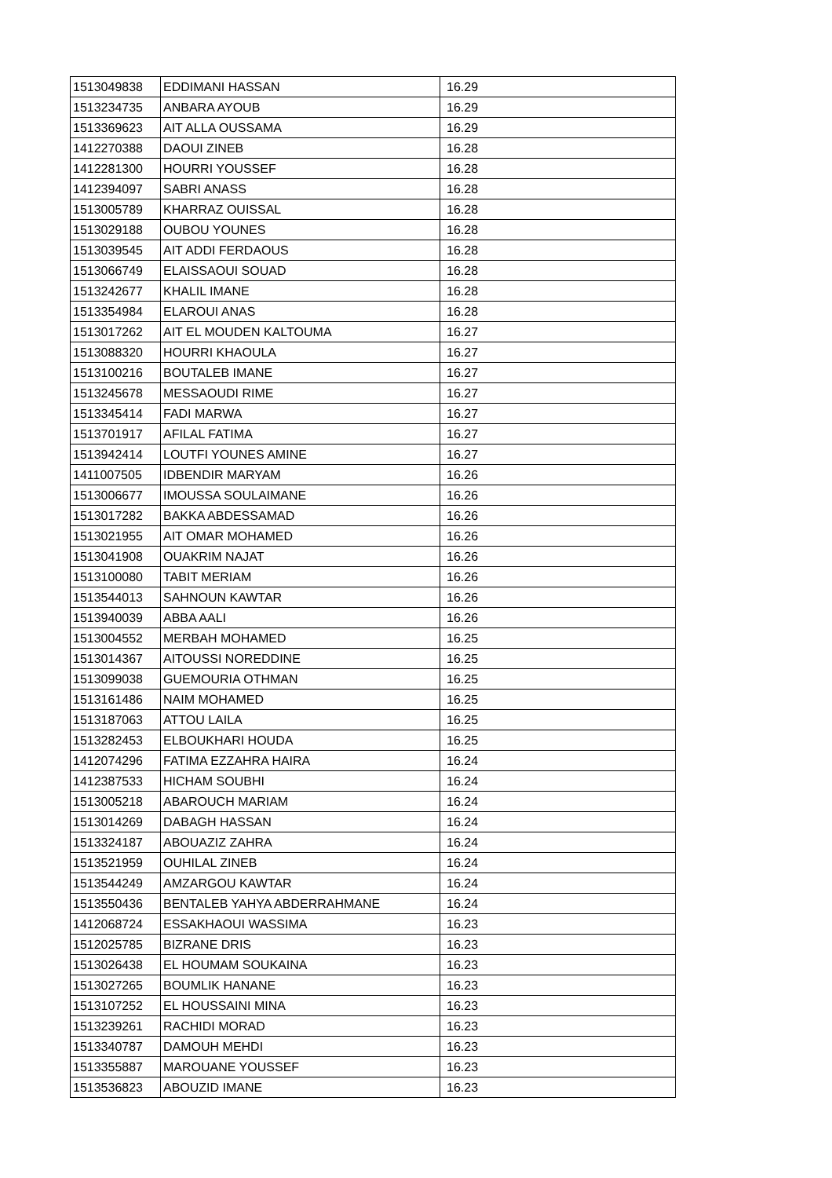| 1513049838 | EDDIMANI HASSAN | 16.29 |
| 1513234735 | ANBARA AYOUB | 16.29 |
| 1513369623 | AIT ALLA OUSSAMA | 16.29 |
| 1412270388 | DAOUI ZINEB | 16.28 |
| 1412281300 | HOURRI YOUSSEF | 16.28 |
| 1412394097 | SABRI ANASS | 16.28 |
| 1513005789 | KHARRAZ OUISSAL | 16.28 |
| 1513029188 | OUBOU YOUNES | 16.28 |
| 1513039545 | AIT ADDI FERDAOUS | 16.28 |
| 1513066749 | ELAISSAOUI SOUAD | 16.28 |
| 1513242677 | KHALIL IMANE | 16.28 |
| 1513354984 | ELAROUI ANAS | 16.28 |
| 1513017262 | AIT EL MOUDEN KALTOUMA | 16.27 |
| 1513088320 | HOURRI KHAOULA | 16.27 |
| 1513100216 | BOUTALEB IMANE | 16.27 |
| 1513245678 | MESSAOUDI RIME | 16.27 |
| 1513345414 | FADI MARWA | 16.27 |
| 1513701917 | AFILAL FATIMA | 16.27 |
| 1513942414 | LOUTFI YOUNES AMINE | 16.27 |
| 1411007505 | IDBENDIR MARYAM | 16.26 |
| 1513006677 | IMOUSSA SOULAIMANE | 16.26 |
| 1513017282 | BAKKA ABDESSAMAD | 16.26 |
| 1513021955 | AIT OMAR MOHAMED | 16.26 |
| 1513041908 | OUAKRIM NAJAT | 16.26 |
| 1513100080 | TABIT MERIAM | 16.26 |
| 1513544013 | SAHNOUN KAWTAR | 16.26 |
| 1513940039 | ABBA AALI | 16.26 |
| 1513004552 | MERBAH MOHAMED | 16.25 |
| 1513014367 | AITOUSSI NOREDDINE | 16.25 |
| 1513099038 | GUEMOURIA OTHMAN | 16.25 |
| 1513161486 | NAIM MOHAMED | 16.25 |
| 1513187063 | ATTOU LAILA | 16.25 |
| 1513282453 | ELBOUKHARI HOUDA | 16.25 |
| 1412074296 | FATIMA EZZAHRA HAIRA | 16.24 |
| 1412387533 | HICHAM SOUBHI | 16.24 |
| 1513005218 | ABAROUCH MARIAM | 16.24 |
| 1513014269 | DABAGH HASSAN | 16.24 |
| 1513324187 | ABOUAZIZ ZAHRA | 16.24 |
| 1513521959 | OUHILAL ZINEB | 16.24 |
| 1513544249 | AMZARGOU KAWTAR | 16.24 |
| 1513550436 | BENTALEB YAHYA ABDERRAHMANE | 16.24 |
| 1412068724 | ESSAKHAOUI WASSIMA | 16.23 |
| 1512025785 | BIZRANE DRIS | 16.23 |
| 1513026438 | EL HOUMAM SOUKAINA | 16.23 |
| 1513027265 | BOUMLIK HANANE | 16.23 |
| 1513107252 | EL HOUSSAINI MINA | 16.23 |
| 1513239261 | RACHIDI MORAD | 16.23 |
| 1513340787 | DAMOUH MEHDI | 16.23 |
| 1513355887 | MAROUANE YOUSSEF | 16.23 |
| 1513536823 | ABOUZID IMANE | 16.23 |